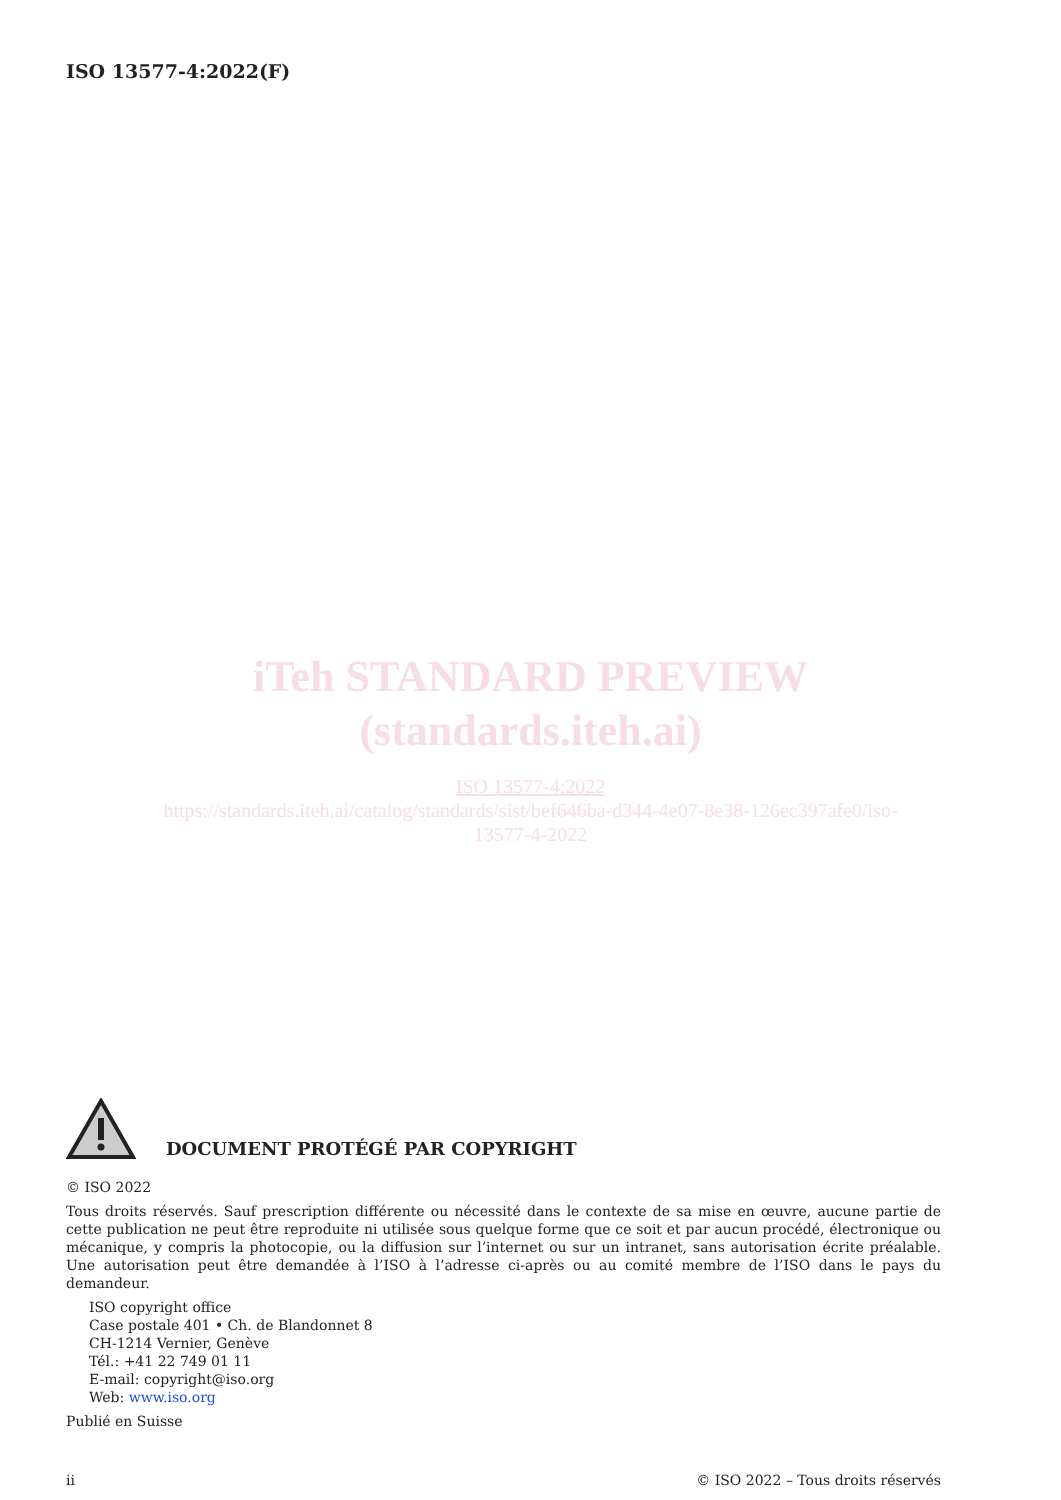ISO 13577-4:2022(F)
iTeh STANDARD PREVIEW
(standards.iteh.ai)
ISO 13577-4:2022
https://standards.iteh.ai/catalog/standards/sist/bef646ba-d344-4e07-8e38-126ec397afe0/iso-
13577-4-2022
DOCUMENT PROTÉGÉ PAR COPYRIGHT
© ISO 2022
Tous droits réservés. Sauf prescription différente ou nécessité dans le contexte de sa mise en œuvre, aucune partie de cette publication ne peut être reproduite ni utilisée sous quelque forme que ce soit et par aucun procédé, électronique ou mécanique, y compris la photocopie, ou la diffusion sur l’internet ou sur un intranet, sans autorisation écrite préalable. Une autorisation peut être demandée à l’ISO à l’adresse ci-après ou au comité membre de l’ISO dans le pays du demandeur.
ISO copyright office
Case postale 401 • Ch. de Blandonnet 8
CH-1214 Vernier, Genève
Tél.: +41 22 749 01 11
E-mail: copyright@iso.org
Web: www.iso.org
Publié en Suisse
ii © ISO 2022 – Tous droits réservés